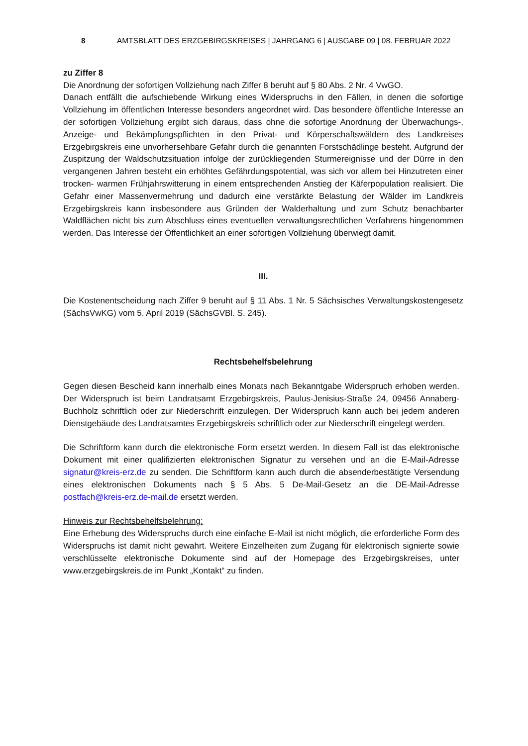8 AMTSBLATT DES ERZGEBIRGSKREISES | JAHRGANG 6 | AUSGABE 09 | 08. FEBRUAR 2022
zu Ziffer 8
Die Anordnung der sofortigen Vollziehung nach Ziffer 8 beruht auf § 80 Abs. 2 Nr. 4 VwGO.
Danach entfällt die aufschiebende Wirkung eines Widerspruchs in den Fällen, in denen die sofortige Vollziehung im öffentlichen Interesse besonders angeordnet wird. Das besondere öffentliche Interesse an der sofortigen Vollziehung ergibt sich daraus, dass ohne die sofortige Anordnung der Überwachungs-, Anzeige- und Bekämpfungspflichten in den Privat- und Körperschaftswäldern des Landkreises Erzgebirgskreis eine unvorhersehbare Gefahr durch die genannten Forstschädlinge besteht. Aufgrund der Zuspitzung der Waldschutzsituation infolge der zurückliegenden Sturmereignisse und der Dürre in den vergangenen Jahren besteht ein erhöhtes Gefährdungspotential, was sich vor allem bei Hinzutreten einer trocken- warmen Frühjahrswitterung in einem entsprechenden Anstieg der Käferpopulation realisiert. Die Gefahr einer Massenvermehrung und dadurch eine verstärkte Belastung der Wälder im Landkreis Erzgebirgskreis kann insbesondere aus Gründen der Walderhaltung und zum Schutz benachbarter Waldflächen nicht bis zum Abschluss eines eventuellen verwaltungsrechtlichen Verfahrens hingenommen werden. Das Interesse der Öffentlichkeit an einer sofortigen Vollziehung überwiegt damit.
III.
Die Kostenentscheidung nach Ziffer 9 beruht auf § 11 Abs. 1 Nr. 5 Sächsisches Verwaltungskostengesetz (SächsVwKG) vom 5. April 2019 (SächsGVBl. S. 245).
Rechtsbehelfsbelehrung
Gegen diesen Bescheid kann innerhalb eines Monats nach Bekanntgabe Widerspruch erhoben werden. Der Widerspruch ist beim Landratsamt Erzgebirgskreis, Paulus-Jenisius-Straße 24, 09456 Annaberg-Buchholz schriftlich oder zur Niederschrift einzulegen. Der Widerspruch kann auch bei jedem anderen Dienstgebäude des Landratsamtes Erzgebirgskreis schriftlich oder zur Niederschrift eingelegt werden.
Die Schriftform kann durch die elektronische Form ersetzt werden. In diesem Fall ist das elektronische Dokument mit einer qualifizierten elektronischen Signatur zu versehen und an die E-Mail-Adresse signatur@kreis-erz.de zu senden. Die Schriftform kann auch durch die absenderbestätigte Versendung eines elektronischen Dokuments nach § 5 Abs. 5 De-Mail-Gesetz an die DE-Mail-Adresse postfach@kreis-erz.de-mail.de ersetzt werden.
Hinweis zur Rechtsbehelfsbelehrung:
Eine Erhebung des Widerspruchs durch eine einfache E-Mail ist nicht möglich, die erforderliche Form des Widerspruchs ist damit nicht gewahrt. Weitere Einzelheiten zum Zugang für elektronisch signierte sowie verschlüsselte elektronische Dokumente sind auf der Homepage des Erzgebirgskreises, unter www.erzgebirgskreis.de im Punkt „Kontakt“ zu finden.